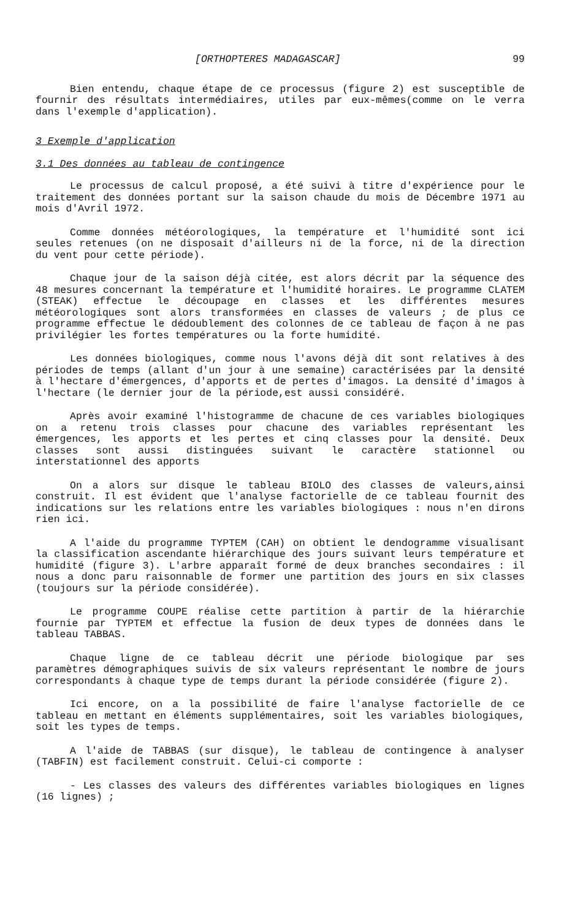[ORTHOPTERES MADAGASCAR] 99
Bien entendu, chaque étape de ce processus (figure 2) est susceptible de fournir des résultats intermédiaires, utiles par eux-mêmes(comme on le verra dans l'exemple d'application).
3 Exemple d'application
3.1 Des données au tableau de contingence
Le processus de calcul proposé, a été suivi à titre d'expérience pour le traitement des données portant sur la saison chaude du mois de Décembre 1971 au mois d'Avril 1972.
Comme données météorologiques, la température et l'humidité sont ici seules retenues (on ne disposait d'ailleurs ni de la force, ni de la direction du vent pour cette période).
Chaque jour de la saison déjà citée, est alors décrit par la séquence des 48 mesures concernant la température et l'humidité horaires. Le programme CLATEM (STEAK) effectue le découpage en classes et les différentes mesures météorologiques sont alors transformées en classes de valeurs ; de plus ce programme effectue le dédoublement des colonnes de ce tableau de façon à ne pas privilégier les fortes températures ou la forte humidité.
Les données biologiques, comme nous l'avons déjà dit sont relatives à des périodes de temps (allant d'un jour à une semaine) caractérisées par la densité à l'hectare d'émergences, d'apports et de pertes d'imagos. La densité d'imagos à l'hectare (le dernier jour de la période,est aussi considéré.
Après avoir examiné l'histogramme de chacune de ces variables biologiques on a retenu trois classes pour chacune des variables représentant les émergences, les apports et les pertes et cinq classes pour la densité. Deux classes sont aussi distinguées suivant le caractère stationnel ou interstationnel des apports
On a alors sur disque le tableau BIOLO des classes de valeurs,ainsi construit. Il est évident que l'analyse factorielle de ce tableau fournit des indications sur les relations entre les variables biologiques : nous n'en dirons rien ici.
A l'aide du programme TYPTEM (CAH) on obtient le dendogramme visualisant la classification ascendante hiérarchique des jours suivant leurs température et humidité (figure 3). L'arbre apparaît formé de deux branches secondaires : il nous a donc paru raisonnable de former une partition des jours en six classes (toujours sur la période considérée).
Le programme COUPE réalise cette partition à partir de la hiérarchie fournie par TYPTEM et effectue la fusion de deux types de données dans le tableau TABBAS.
Chaque ligne de ce tableau décrit une période biologique par ses paramètres démographiques suivis de six valeurs représentant le nombre de jours correspondants à chaque type de temps durant la période considérée (figure 2).
Ici encore, on a la possibilité de faire l'analyse factorielle de ce tableau en mettant en éléments supplémentaires, soit les variables biologiques, soit les types de temps.
A l'aide de TABBAS (sur disque), le tableau de contingence à analyser (TABFIN) est facilement construit. Celui-ci comporte :
- Les classes des valeurs des différentes variables biologiques en lignes (16 lignes) ;